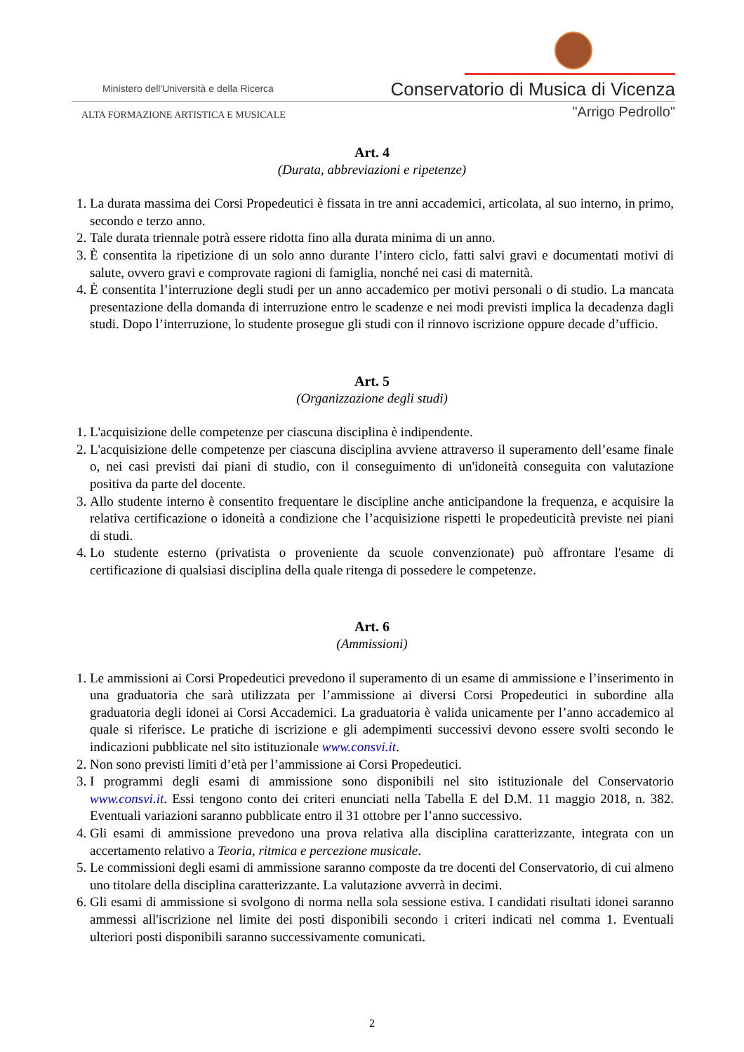Ministero dell'Università e della Ricerca
Conservatorio di Musica di Vicenza
ALTA FORMAZIONE ARTISTICA E MUSICALE
"Arrigo Pedrollo"
Art. 4
(Durata, abbreviazioni e ripetenze)
1. La durata massima dei Corsi Propedeutici è fissata in tre anni accademici, articolata, al suo interno, in primo, secondo e terzo anno.
2. Tale durata triennale potrà essere ridotta fino alla durata minima di un anno.
3. È consentita la ripetizione di un solo anno durante l’intero ciclo, fatti salvi gravi e documentati motivi di salute, ovvero gravi e comprovate ragioni di famiglia, nonché nei casi di maternità.
4. È consentita l’interruzione degli studi per un anno accademico per motivi personali o di studio. La mancata presentazione della domanda di interruzione entro le scadenze e nei modi previsti implica la decadenza dagli studi. Dopo l’interruzione, lo studente prosegue gli studi con il rinnovo iscrizione oppure decade d’ufficio.
Art. 5
(Organizzazione degli studi)
1. L'acquisizione delle competenze per ciascuna disciplina è indipendente.
2. L'acquisizione delle competenze per ciascuna disciplina avviene attraverso il superamento dell’esame finale o, nei casi previsti dai piani di studio, con il conseguimento di un'idoneità conseguita con valutazione positiva da parte del docente.
3. Allo studente interno è consentito frequentare le discipline anche anticipandone la frequenza, e acquisire la relativa certificazione o idoneità a condizione che l’acquisizione rispetti le propedeuticità previste nei piani di studi.
4. Lo studente esterno (privatista o proveniente da scuole convenzionate) può affrontare l'esame di certificazione di qualsiasi disciplina della quale ritenga di possedere le competenze.
Art. 6
(Ammissioni)
1. Le ammissioni ai Corsi Propedeutici prevedono il superamento di un esame di ammissione e l’inserimento in una graduatoria che sarà utilizzata per l’ammissione ai diversi Corsi Propedeutici in subordine alla graduatoria degli idonei ai Corsi Accademici. La graduatoria è valida unicamente per l’anno accademico al quale si riferisce. Le pratiche di iscrizione e gli adempimenti successivi devono essere svolti secondo le indicazioni pubblicate nel sito istituzionale www.consvi.it.
2. Non sono previsti limiti d’età per l’ammissione ai Corsi Propedeutici.
3. I programmi degli esami di ammissione sono disponibili nel sito istituzionale del Conservatorio www.consvi.it. Essi tengono conto dei criteri enunciati nella Tabella E del D.M. 11 maggio 2018, n. 382. Eventuali variazioni saranno pubblicate entro il 31 ottobre per l’anno successivo.
4. Gli esami di ammissione prevedono una prova relativa alla disciplina caratterizzante, integrata con un accertamento relativo a Teoria, ritmica e percezione musicale.
5. Le commissioni degli esami di ammissione saranno composte da tre docenti del Conservatorio, di cui almeno uno titolare della disciplina caratterizzante. La valutazione avverrà in decimi.
6. Gli esami di ammissione si svolgono di norma nella sola sessione estiva. I candidati risultati idonei saranno ammessi all'iscrizione nel limite dei posti disponibili secondo i criteri indicati nel comma 1. Eventuali ulteriori posti disponibili saranno successivamente comunicati.
2